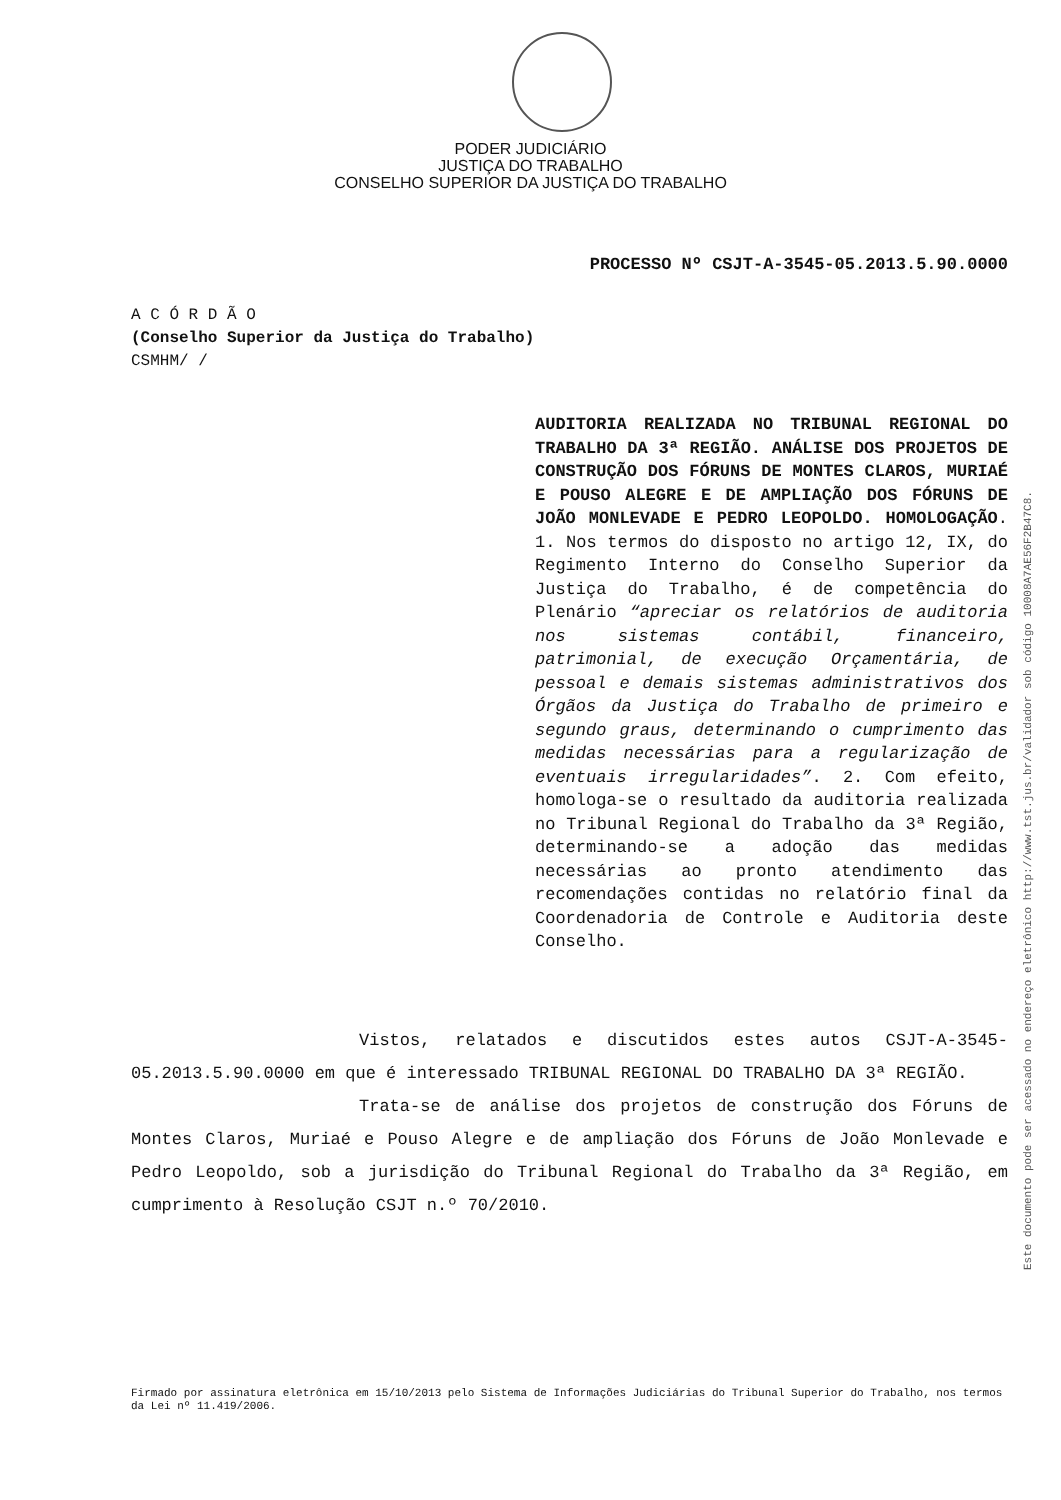PODER JUDICIÁRIO
JUSTIÇA DO TRABALHO
CONSELHO SUPERIOR DA JUSTIÇA DO TRABALHO
PROCESSO Nº CSJT-A-3545-05.2013.5.90.0000
A C Ó R D Ã O
(Conselho Superior da Justiça do Trabalho)
CSMHM/ /
AUDITORIA REALIZADA NO TRIBUNAL REGIONAL DO TRABALHO DA 3ª REGIÃO. ANÁLISE DOS PROJETOS DE CONSTRUÇÃO DOS FÓRUNS DE MONTES CLAROS, MURIAÉ E POUSO ALEGRE E DE AMPLIAÇÃO DOS FÓRUNS DE JOÃO MONLEVADE E PEDRO LEOPOLDO. HOMOLOGAÇÃO. 1. Nos termos do disposto no artigo 12, IX, do Regimento Interno do Conselho Superior da Justiça do Trabalho, é de competência do Plenário “apreciar os relatórios de auditoria nos sistemas contábil, financeiro, patrimonial, de execução Orçamentária, de pessoal e demais sistemas administrativos dos Órgãos da Justiça do Trabalho de primeiro e segundo graus, determinando o cumprimento das medidas necessárias para a regularização de eventuais irregularidades”. 2. Com efeito, homologa-se o resultado da auditoria realizada no Tribunal Regional do Trabalho da 3ª Região, determinando-se a adoção das medidas necessárias ao pronto atendimento das recomendações contidas no relatório final da Coordenadoria de Controle e Auditoria deste Conselho.
Vistos, relatados e discutidos estes autos CSJT-A-3545-05.2013.5.90.0000 em que é interessado TRIBUNAL REGIONAL DO TRABALHO DA 3ª REGIÃO.
Trata-se de análise dos projetos de construção dos Fóruns de Montes Claros, Muriaé e Pouso Alegre e de ampliação dos Fóruns de João Monlevade e Pedro Leopoldo, sob a jurisdição do Tribunal Regional do Trabalho da 3ª Região, em cumprimento à Resolução CSJT n.º 70/2010.
Firmado por assinatura eletrônica em 15/10/2013 pelo Sistema de Informações Judiciárias do Tribunal Superior do Trabalho, nos termos da Lei nº 11.419/2006.
Este documento pode ser acessado no endereço eletrônico http://www.tst.jus.br/validador sob código 10008A7AE56F2B47C8.